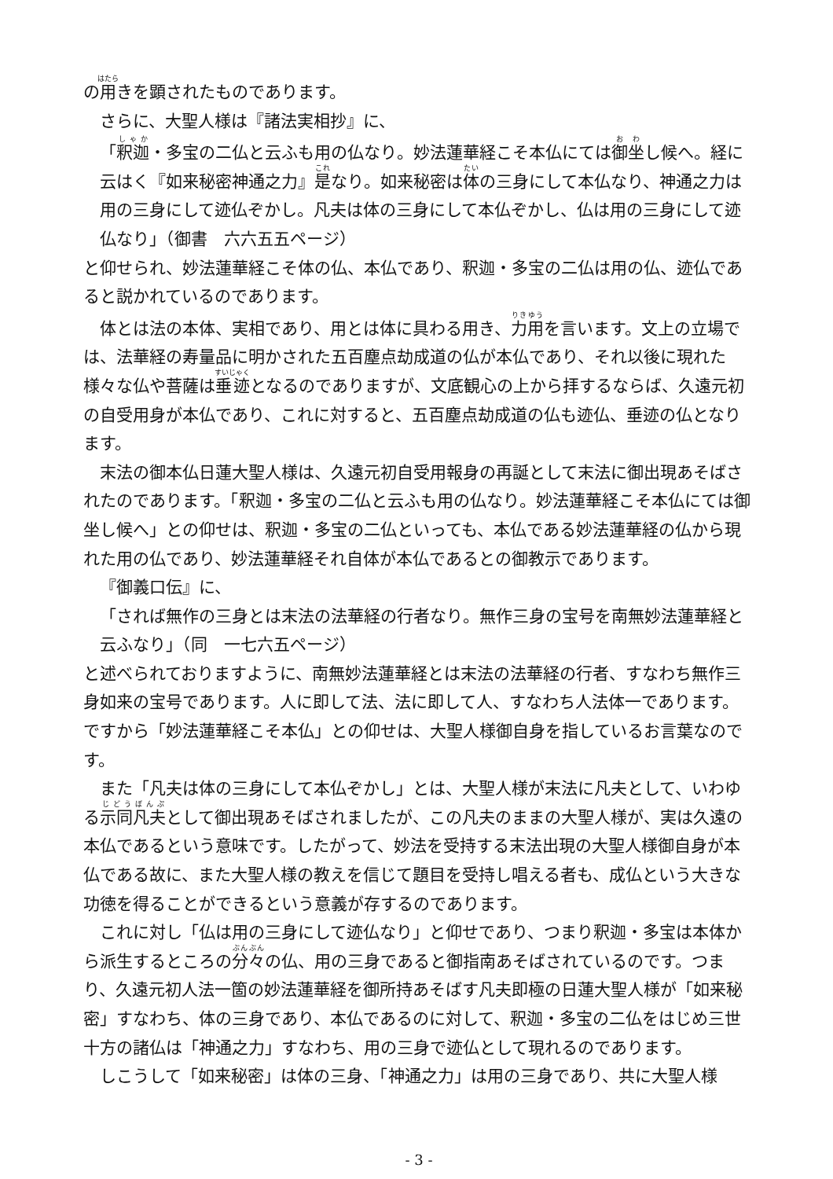の用きを顕されたものであります。
さらに、大聖人様は『諸法実相抄』に、
「釈迦・多宝の二仏と云ふも用の仏なり。妙法蓮華経こそ本仏にては御坐し候へ。経に云はく『如来秘密神通之力』是なり。如来秘密は体の三身にして本仏なり、神通之力は用の三身にして迹仏ぞかし。凡夫は体の三身にして本仏ぞかし、仏は用の三身にして迹仏なり」（御書　六六五五ページ）
と仰せられ、妙法蓮華経こそ体の仏、本仏であり、釈迦・多宝の二仏は用の仏、迹仏であると説かれているのであります。
体とは法の本体、実相であり、用とは体に具わる用き、力用を言います。文上の立場では、法華経の寿量品に明かされた五百塵点劫成道の仏が本仏であり、それ以後に現れた様々な仏や菩薩は垂迹となるのでありますが、文底観心の上から拝するならば、久遠元初の自受用身が本仏であり、これに対すると、五百塵点劫成道の仏も迹仏、垂迹の仏となります。
末法の御本仏日蓮大聖人様は、久遠元初自受用報身の再誕として末法に御出現あそばされたのであります。「釈迦・多宝の二仏と云ふも用の仏なり。妙法蓮華経こそ本仏にては御坐し候へ」との仰せは、釈迦・多宝の二仏といっても、本仏である妙法蓮華経の仏から現れた用の仏であり、妙法蓮華経それ自体が本仏であるとの御教示であります。
『御義口伝』に、
「されば無作の三身とは末法の法華経の行者なり。無作三身の宝号を南無妙法蓮華経と云ふなり」（同　一七六五ページ）
と述べられておりますように、南無妙法蓮華経とは末法の法華経の行者、すなわち無作三身如来の宝号であります。人に即して法、法に即して人、すなわち人法体一であります。ですから「妙法蓮華経こそ本仏」との仰せは、大聖人様御自身を指しているお言葉なのです。
また「凡夫は体の三身にして本仏ぞかし」とは、大聖人様が末法に凡夫として、いわゆる示同凡夫として御出現あそばされましたが、この凡夫のままの大聖人様が、実は久遠の本仏であるという意味です。したがって、妙法を受持する末法出現の大聖人様御自身が本仏である故に、また大聖人様の教えを信じて題目を受持し唱える者も、成仏という大きな功徳を得ることができるという意義が存するのであります。
これに対し「仏は用の三身にして迹仏なり」と仰せであり、つまり釈迦・多宝は本体から派生するところの分々の仏、用の三身であると御指南あそばされているのです。つまり、久遠元初人法一箇の妙法蓮華経を御所持あそばす凡夫即極の日蓮大聖人様が「如来秘密」すなわち、体の三身であり、本仏であるのに対して、釈迦・多宝の二仏をはじめ三世十方の諸仏は「神通之力」すなわち、用の三身で迹仏として現れるのであります。
しこうして「如来秘密」は体の三身、「神通之力」は用の三身であり、共に大聖人様
- 3 -